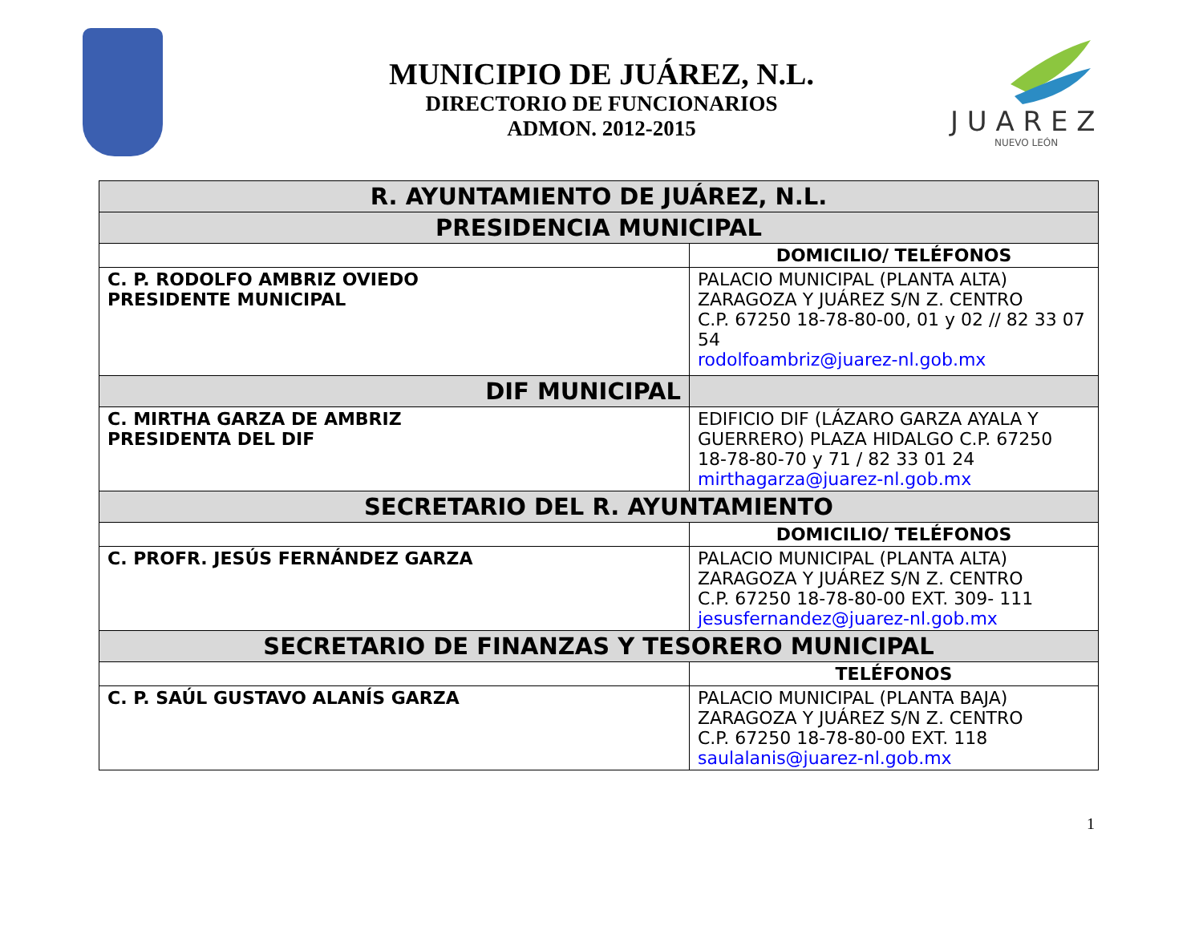J U A R E Z
NUEVO LEÓN
MUNICIPIO DE JUÁREZ, N.L.
DIRECTORIO DE FUNCIONARIOS
ADMON. 2012-2015
| R. AYUNTAMIENTO DE JUÁREZ, N.L. | |
| PRESIDENCIA MUNICIPAL | |
| | DOMICILIO/ TELÉFONOS |
| C. P. RODOLFO AMBRIZ OVIEDO PRESIDENTE MUNICIPAL | PALACIO MUNICIPAL (PLANTA ALTA) ZARAGOZA Y JUÁREZ S/N Z. CENTRO C.P. 67250 18-78-80-00, 01 y 02 // 82 33 07 54 rodolfoambriz@juarez-nl.gob.mx |
| DIF MUNICIPAL | |
| C. MIRTHA GARZA DE AMBRIZ PRESIDENTA DEL DIF | EDIFICIO DIF (LÁZARO GARZA AYALA Y GUERRERO) PLAZA HIDALGO C.P. 67250 18-78-80-70 y 71 / 82 33 01 24 mirthagarza@juarez-nl.gob.mx |
| SECRETARIO DEL R. AYUNTAMIENTO | |
| | DOMICILIO/ TELÉFONOS |
| C. PROFR. JESÚS FERNÁNDEZ GARZA | PALACIO MUNICIPAL (PLANTA ALTA) ZARAGOZA Y JUÁREZ S/N Z. CENTRO C.P. 67250 18-78-80-00 EXT. 309- 111 jesusfernandez@juarez-nl.gob.mx |
| SECRETARIO DE FINANZAS Y TESORERO MUNICIPAL | |
| | TELÉFONOS |
| C. P. SAÚL GUSTAVO ALANÍS GARZA | PALACIO MUNICIPAL (PLANTA BAJA) ZARAGOZA Y JUÁREZ S/N Z. CENTRO C.P. 67250 18-78-80-00 EXT. 118 saulalanis@juarez-nl.gob.mx |
1